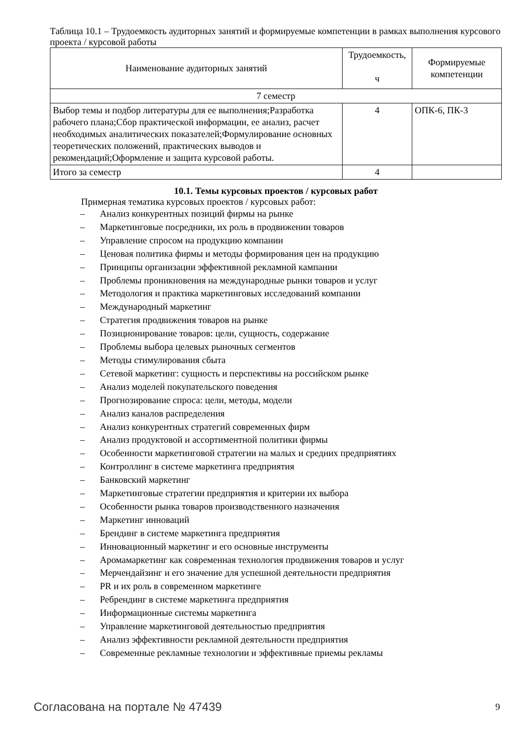Таблица 10.1 – Трудоемкость аудиторных занятий и формируемые компетенции в рамках выполнения курсового проекта / курсовой работы
| Наименование аудиторных занятий | Трудоемкость, ч | Формируемые компетенции |
| --- | --- | --- |
| 7 семестр | | |
| Выбор темы и подбор литературы для ее выполнения;Разработка рабочего плана;Сбор практической информации, ее анализ, расчет необходимых аналитических показателей;Формулирование основных теоретических положений, практических выводов и рекомендаций;Оформление и защита курсовой работы. | 4 | ОПК-6, ПК-3 |
| Итого за семестр | 4 | |
10.1. Темы курсовых проектов / курсовых работ
Примерная тематика курсовых проектов / курсовых работ:
– Анализ конкурентных позиций фирмы на рынке
– Маркетинговые посредники, их роль в продвижении товаров
– Управление спросом на продукцию компании
– Ценовая политика фирмы и методы формирования цен на продукцию
– Принципы организации эффективной рекламной кампании
– Проблемы проникновения на международные рынки товаров и услуг
– Методология и практика маркетинговых исследований компании
– Международный маркетинг
– Стратегия продвижения товаров на рынке
– Позиционирование товаров: цели, сущность, содержание
– Проблемы выбора целевых рыночных сегментов
– Методы стимулирования сбыта
– Сетевой маркетинг: сущность и перспективы на российском рынке
– Анализ моделей покупательского поведения
– Прогнозирование спроса: цели, методы, модели
– Анализ каналов распределения
– Анализ конкурентных стратегий современных фирм
– Анализ продуктовой и ассортиментной политики фирмы
– Особенности маркетинговой стратегии на малых и средних предприятиях
– Контроллинг в системе маркетинга предприятия
– Банковский маркетинг
– Маркетинговые стратегии предприятия и критерии их выбора
– Особенности рынка товаров производственного назначения
– Маркетинг инноваций
– Брендинг в системе маркетинга предприятия
– Инновационный маркетинг и его основные инструменты
– Аромамаркетинг как современная технология продвижения товаров и услуг
– Мерчендайзинг и его значение для успешной деятельности предприятия
– PR и их роль в современном маркетинге
– Ребрендинг в системе маркетинга предприятия
– Информационные системы маркетинга
– Управление маркетинговой деятельностью предприятия
– Анализ эффективности рекламной деятельности предприятия
– Современные рекламные технологии и эффективные приемы рекламы
Согласована на портале № 47439 9